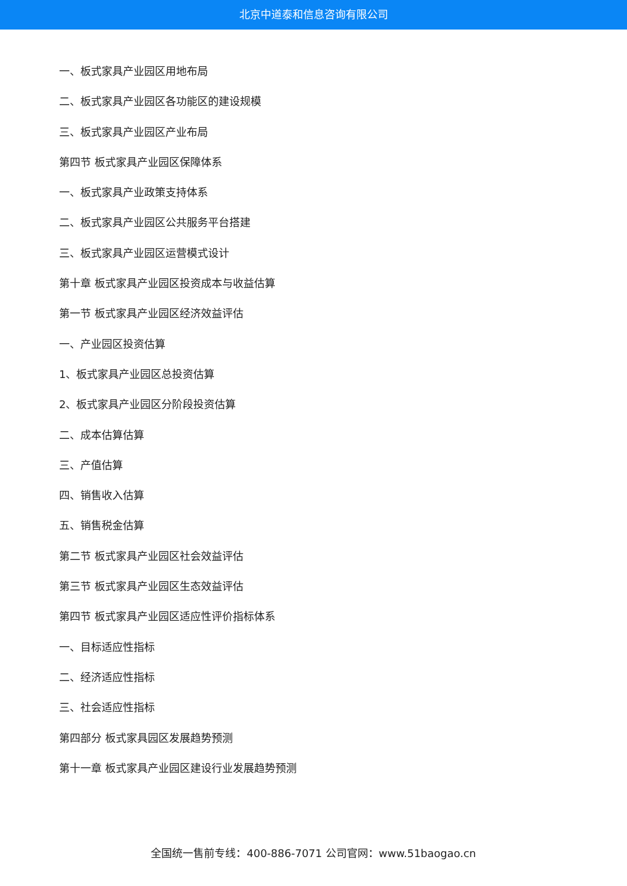北京中道泰和信息咨询有限公司
一、板式家具产业园区用地布局
二、板式家具产业园区各功能区的建设规模
三、板式家具产业园区产业布局
第四节 板式家具产业园区保障体系
一、板式家具产业政策支持体系
二、板式家具产业园区公共服务平台搭建
三、板式家具产业园区运营模式设计
第十章 板式家具产业园区投资成本与收益估算
第一节 板式家具产业园区经济效益评估
一、产业园区投资估算
1、板式家具产业园区总投资估算
2、板式家具产业园区分阶段投资估算
二、成本估算估算
三、产值估算
四、销售收入估算
五、销售税金估算
第二节 板式家具产业园区社会效益评估
第三节 板式家具产业园区生态效益评估
第四节 板式家具产业园区适应性评价指标体系
一、目标适应性指标
二、经济适应性指标
三、社会适应性指标
第四部分 板式家具园区发展趋势预测
第十一章 板式家具产业园区建设行业发展趋势预测
全国统一售前专线：400-886-7071 公司官网：www.51baogao.cn